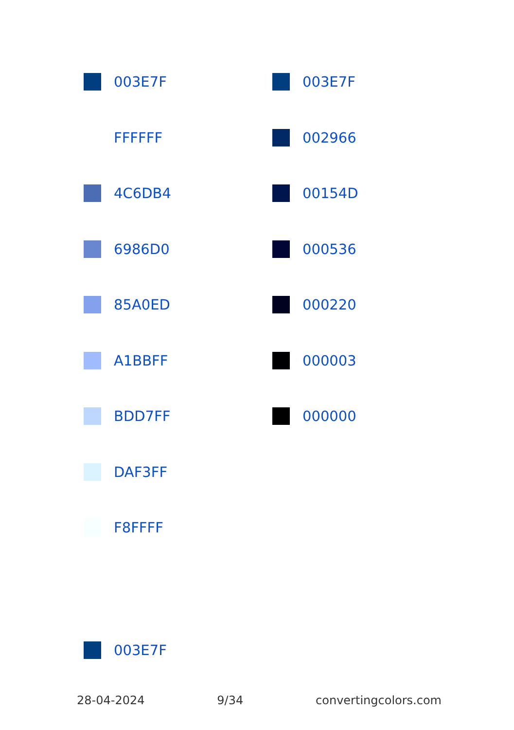003E7F
FFFFFF
4C6DB4
6986D0
85A0ED
A1BBFF
BDD7FF
DAF3FF
F8FFFF
003E7F
002966
00154D
000536
000220
000003
000000
003E7F
28-04-2024 9/34 convertingcolors.com